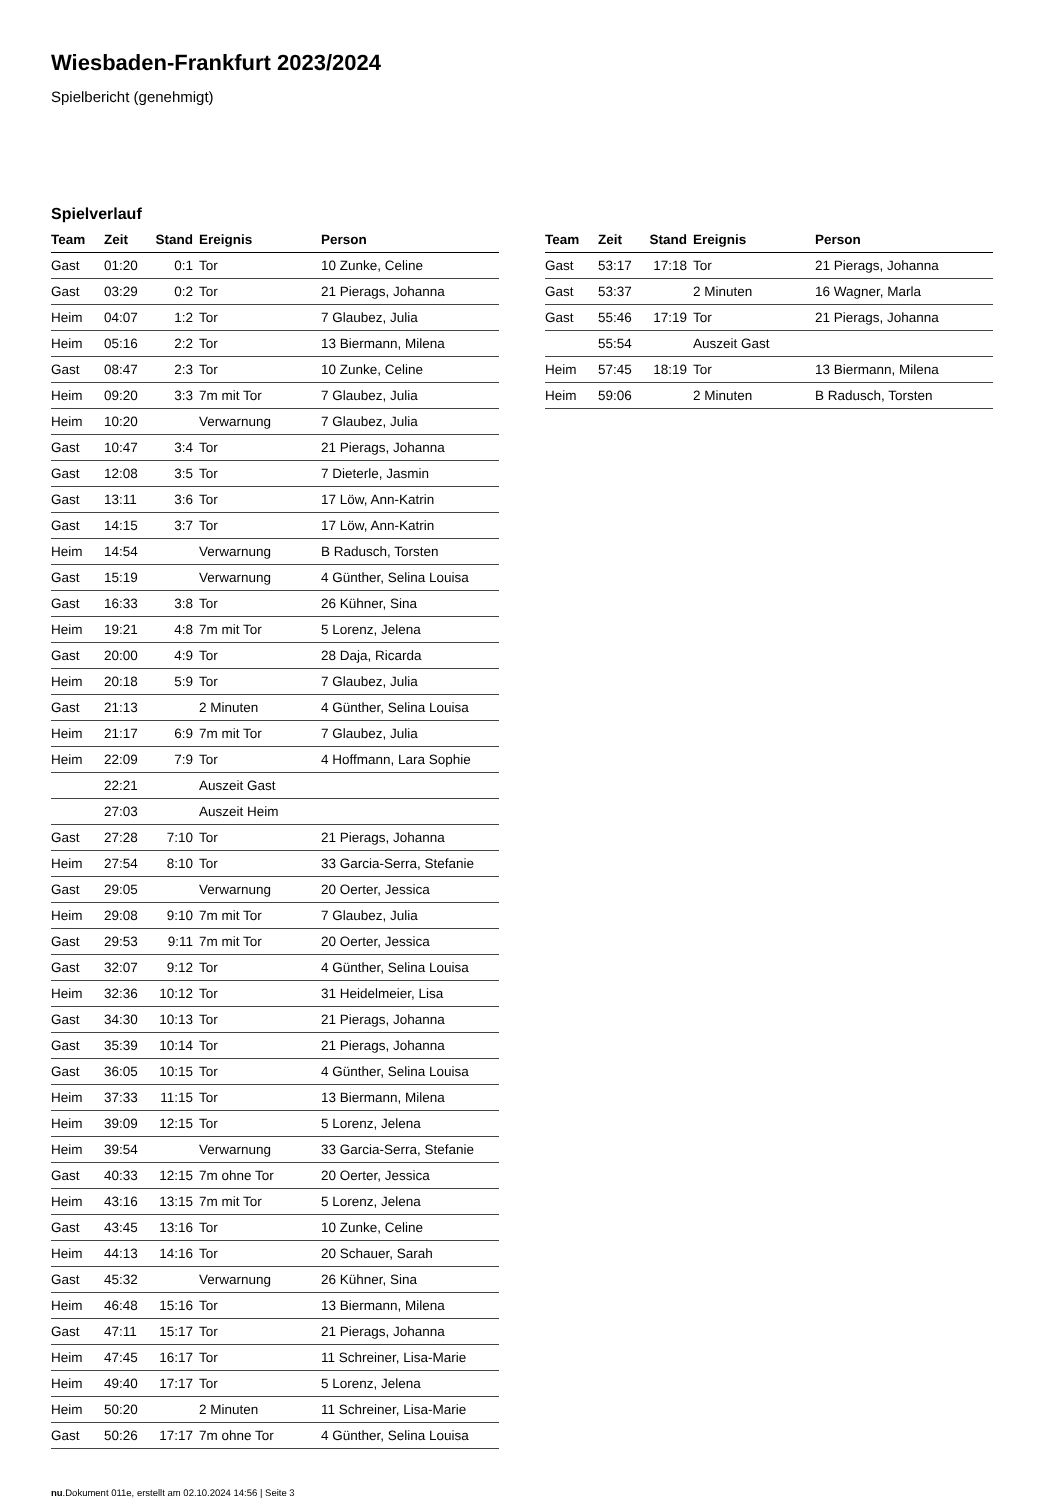Wiesbaden-Frankfurt 2023/2024
Spielbericht (genehmigt)
Spielverlauf
| Team | Zeit | Stand | Ereignis | Person |
| --- | --- | --- | --- | --- |
| Gast | 01:20 | 0:1 | Tor | 10 Zunke, Celine |
| Gast | 03:29 | 0:2 | Tor | 21 Pierags, Johanna |
| Heim | 04:07 | 1:2 | Tor | 7 Glaubez, Julia |
| Heim | 05:16 | 2:2 | Tor | 13 Biermann, Milena |
| Gast | 08:47 | 2:3 | Tor | 10 Zunke, Celine |
| Heim | 09:20 | 3:3 | 7m mit Tor | 7 Glaubez, Julia |
| Heim | 10:20 | | Verwarnung | 7 Glaubez, Julia |
| Gast | 10:47 | 3:4 | Tor | 21 Pierags, Johanna |
| Gast | 12:08 | 3:5 | Tor | 7 Dieterle, Jasmin |
| Gast | 13:11 | 3:6 | Tor | 17 Löw, Ann-Katrin |
| Gast | 14:15 | 3:7 | Tor | 17 Löw, Ann-Katrin |
| Heim | 14:54 | | Verwarnung | B Radusch, Torsten |
| Gast | 15:19 | | Verwarnung | 4 Günther, Selina Louisa |
| Gast | 16:33 | 3:8 | Tor | 26 Kühner, Sina |
| Heim | 19:21 | 4:8 | 7m mit Tor | 5 Lorenz, Jelena |
| Gast | 20:00 | 4:9 | Tor | 28 Daja, Ricarda |
| Heim | 20:18 | 5:9 | Tor | 7 Glaubez, Julia |
| Gast | 21:13 | | 2 Minuten | 4 Günther, Selina Louisa |
| Heim | 21:17 | 6:9 | 7m mit Tor | 7 Glaubez, Julia |
| Heim | 22:09 | 7:9 | Tor | 4 Hoffmann, Lara Sophie |
| | 22:21 | | Auszeit Gast | |
| | 27:03 | | Auszeit Heim | |
| Gast | 27:28 | 7:10 | Tor | 21 Pierags, Johanna |
| Heim | 27:54 | 8:10 | Tor | 33 Garcia-Serra, Stefanie |
| Gast | 29:05 | | Verwarnung | 20 Oerter, Jessica |
| Heim | 29:08 | 9:10 | 7m mit Tor | 7 Glaubez, Julia |
| Gast | 29:53 | 9:11 | 7m mit Tor | 20 Oerter, Jessica |
| Gast | 32:07 | 9:12 | Tor | 4 Günther, Selina Louisa |
| Heim | 32:36 | 10:12 | Tor | 31 Heidelmeier, Lisa |
| Gast | 34:30 | 10:13 | Tor | 21 Pierags, Johanna |
| Gast | 35:39 | 10:14 | Tor | 21 Pierags, Johanna |
| Gast | 36:05 | 10:15 | Tor | 4 Günther, Selina Louisa |
| Heim | 37:33 | 11:15 | Tor | 13 Biermann, Milena |
| Heim | 39:09 | 12:15 | Tor | 5 Lorenz, Jelena |
| Heim | 39:54 | | Verwarnung | 33 Garcia-Serra, Stefanie |
| Gast | 40:33 | 12:15 | 7m ohne Tor | 20 Oerter, Jessica |
| Heim | 43:16 | 13:15 | 7m mit Tor | 5 Lorenz, Jelena |
| Gast | 43:45 | 13:16 | Tor | 10 Zunke, Celine |
| Heim | 44:13 | 14:16 | Tor | 20 Schauer, Sarah |
| Gast | 45:32 | | Verwarnung | 26 Kühner, Sina |
| Heim | 46:48 | 15:16 | Tor | 13 Biermann, Milena |
| Gast | 47:11 | 15:17 | Tor | 21 Pierags, Johanna |
| Heim | 47:45 | 16:17 | Tor | 11 Schreiner, Lisa-Marie |
| Heim | 49:40 | 17:17 | Tor | 5 Lorenz, Jelena |
| Heim | 50:20 | | 2 Minuten | 11 Schreiner, Lisa-Marie |
| Gast | 50:26 | 17:17 | 7m ohne Tor | 4 Günther, Selina Louisa |
| Team | Zeit | Stand | Ereignis | Person |
| --- | --- | --- | --- | --- |
| Gast | 53:17 | 17:18 | Tor | 21 Pierags, Johanna |
| Gast | 53:37 | | 2 Minuten | 16 Wagner, Marla |
| Gast | 55:46 | 17:19 | Tor | 21 Pierags, Johanna |
| | 55:54 | | Auszeit Gast | |
| Heim | 57:45 | 18:19 | Tor | 13 Biermann, Milena |
| Heim | 59:06 | | 2 Minuten | B Radusch, Torsten |
nu.Dokument 011e, erstellt am 02.10.2024 14:56 | Seite 3